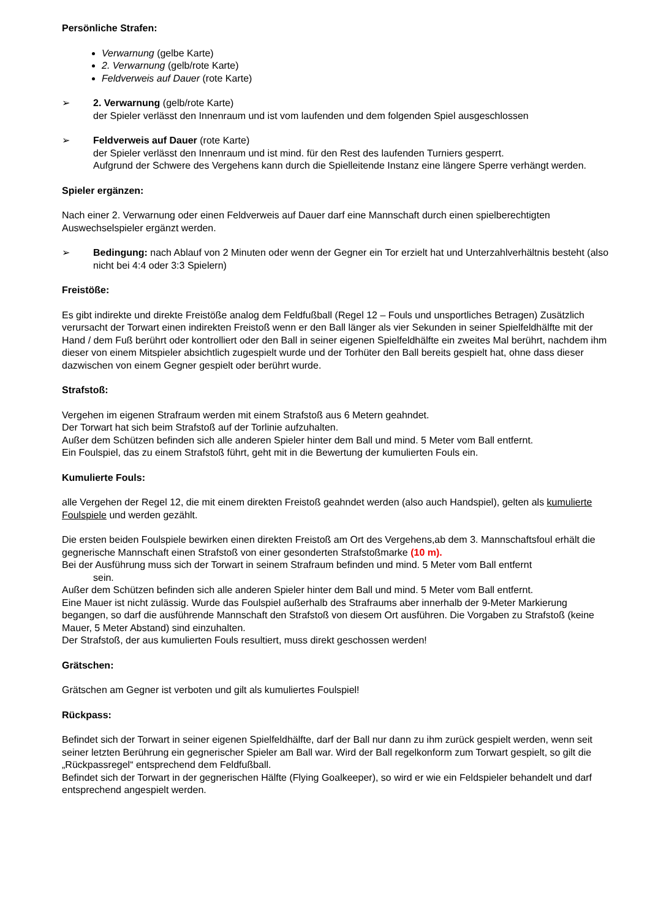Persönliche Strafen:
Verwarnung (gelbe Karte)
2. Verwarnung (gelb/rote Karte)
Feldverweis auf Dauer (rote Karte)
➢ 2. Verwarnung (gelb/rote Karte)
der Spieler verlässt den Innenraum und ist vom laufenden und dem folgenden Spiel ausgeschlossen
➢ Feldverweis auf Dauer (rote Karte)
der Spieler verlässt den Innenraum und ist mind. für den Rest des laufenden Turniers gesperrt.
Aufgrund der Schwere des Vergehens kann durch die Spielleitende Instanz eine längere Sperre verhängt werden.
Spieler ergänzen:
Nach einer 2. Verwarnung oder einen Feldverweis auf Dauer darf eine Mannschaft durch einen spielberechtigten Auswechselspieler ergänzt werden.
➢ Bedingung: nach Ablauf von 2 Minuten oder wenn der Gegner ein Tor erzielt hat und Unterzahlverhältnis besteht (also nicht bei 4:4 oder 3:3 Spielern)
Freistöße:
Es gibt indirekte und direkte Freistöße analog dem Feldfußball (Regel 12 – Fouls und unsportliches Betragen) Zusätzlich verursacht der Torwart einen indirekten Freistoß wenn er den Ball länger als vier Sekunden in seiner Spielfeldhälfte mit der Hand / dem Fuß berührt oder kontrolliert oder den Ball in seiner eigenen Spielfeldhälfte ein zweites Mal berührt, nachdem ihm dieser von einem Mitspieler absichtlich zugespielt wurde und der Torhüter den Ball bereits gespielt hat, ohne dass dieser dazwischen von einem Gegner gespielt oder berührt wurde.
Strafstoß:
Vergehen im eigenen Strafraum werden mit einem Strafstoß aus 6 Metern geahndet.
Der Torwart hat sich beim Strafstoß auf der Torlinie aufzuhalten.
Außer dem Schützen befinden sich alle anderen Spieler hinter dem Ball und mind. 5 Meter vom Ball entfernt.
Ein Foulspiel, das zu einem Strafstoß führt, geht mit in die Bewertung der kumulierten Fouls ein.
Kumulierte Fouls:
alle Vergehen der Regel 12, die mit einem direkten Freistoß geahndet werden (also auch Handspiel), gelten als kumulierte Foulspiele und werden gezählt.
Die ersten beiden Foulspiele bewirken einen direkten Freistoß am Ort des Vergehens,ab dem 3. Mannschaftsfoul erhält die gegnerische Mannschaft einen Strafstoß von einer gesonderten Strafstoßmarke (10 m).
Bei der Ausführung muss sich der Torwart in seinem Strafraum befinden und mind. 5 Meter vom Ball entfernt
sein.
Außer dem Schützen befinden sich alle anderen Spieler hinter dem Ball und mind. 5 Meter vom Ball entfernt.
Eine Mauer ist nicht zulässig. Wurde das Foulspiel außerhalb des Strafraums aber innerhalb der 9-Meter Markierung begangen, so darf die ausführende Mannschaft den Strafstoß von diesem Ort ausführen. Die Vorgaben zu Strafstoß (keine Mauer, 5 Meter Abstand) sind einzuhalten.
Der Strafstoß, der aus kumulierten Fouls resultiert, muss direkt geschossen werden!
Grätschen:
Grätschen am Gegner ist verboten und gilt als kumuliertes Foulspiel!
Rückpass:
Befindet sich der Torwart in seiner eigenen Spielfeldhälfte, darf der Ball nur dann zu ihm zurück gespielt werden, wenn seit seiner letzten Berührung ein gegnerischer Spieler am Ball war. Wird der Ball regelkonform zum Torwart gespielt, so gilt die „Rückpassregel“ entsprechend dem Feldfußball.
Befindet sich der Torwart in der gegnerischen Hälfte (Flying Goalkeeper), so wird er wie ein Feldspieler behandelt und darf entsprechend angespielt werden.